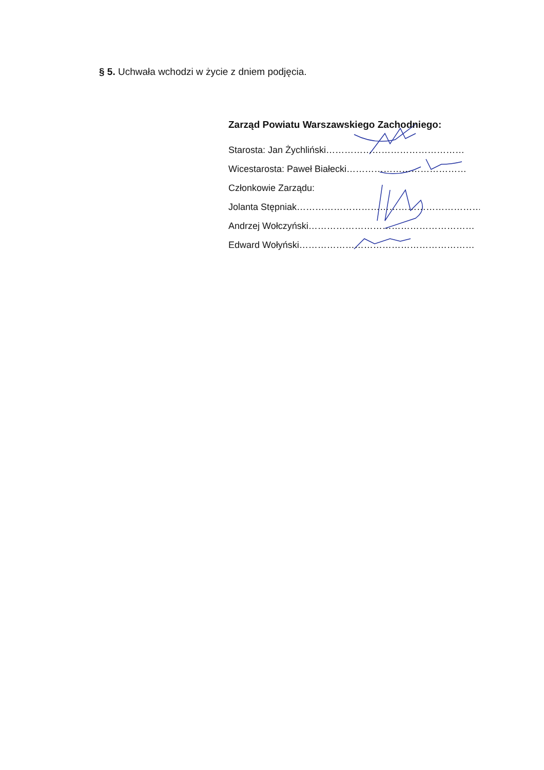§ 5. Uchwała wchodzi w życie z dniem podjęcia.
Zarząd Powiatu Warszawskiego Zachodniego:
Starosta: Jan Żychliński………………………………………
Wicestarosta: Paweł Białecki…………………………………
Członkowie Zarządu:
Jolanta Stępniak……………………………………………………
Andrzej Wołczyński………………………………………………
Edward Wołyński…………………………………………………